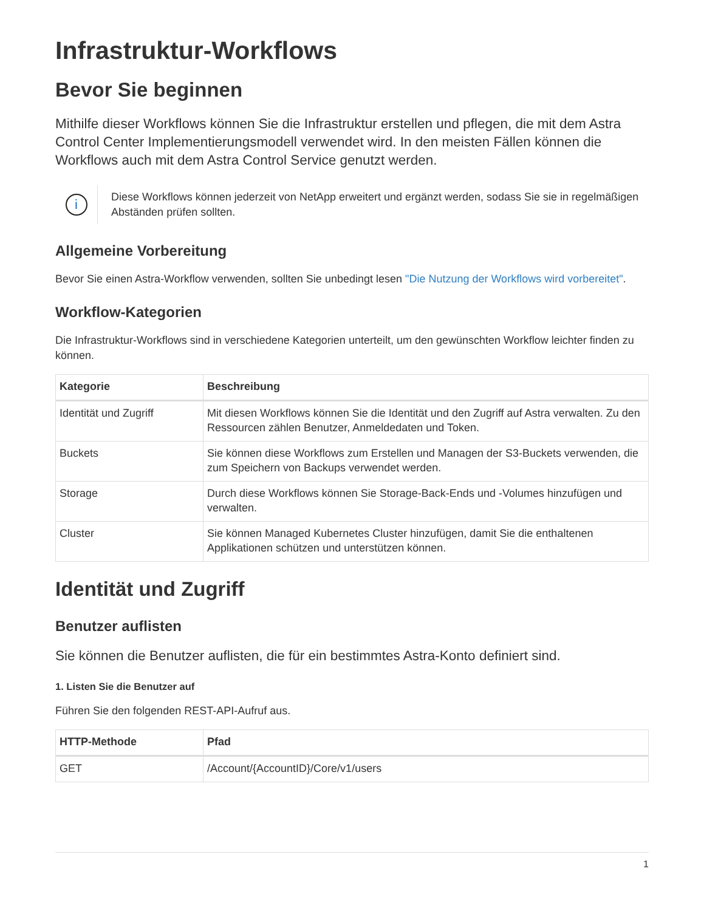Infrastruktur-Workflows
Bevor Sie beginnen
Mithilfe dieser Workflows können Sie die Infrastruktur erstellen und pflegen, die mit dem Astra Control Center Implementierungsmodell verwendet wird. In den meisten Fällen können die Workflows auch mit dem Astra Control Service genutzt werden.
i
Diese Workflows können jederzeit von NetApp erweitert und ergänzt werden, sodass Sie sie in regelmäßigen Abständen prüfen sollten.
Allgemeine Vorbereitung
Bevor Sie einen Astra-Workflow verwenden, sollten Sie unbedingt lesen "Die Nutzung der Workflows wird vorbereitet".
Workflow-Kategorien
Die Infrastruktur-Workflows sind in verschiedene Kategorien unterteilt, um den gewünschten Workflow leichter finden zu können.
| Kategorie | Beschreibung |
| --- | --- |
| Identität und Zugriff | Mit diesen Workflows können Sie die Identität und den Zugriff auf Astra verwalten. Zu den Ressourcen zählen Benutzer, Anmeldedaten und Token. |
| Buckets | Sie können diese Workflows zum Erstellen und Managen der S3-Buckets verwenden, die zum Speichern von Backups verwendet werden. |
| Storage | Durch diese Workflows können Sie Storage-Back-Ends und -Volumes hinzufügen und verwalten. |
| Cluster | Sie können Managed Kubernetes Cluster hinzufügen, damit Sie die enthaltenen Applikationen schützen und unterstützen können. |
Identität und Zugriff
Benutzer auflisten
Sie können die Benutzer auflisten, die für ein bestimmtes Astra-Konto definiert sind.
1. Listen Sie die Benutzer auf
Führen Sie den folgenden REST-API-Aufruf aus.
| HTTP-Methode | Pfad |
| --- | --- |
| GET | /Account/{AccountID}/Core/v1/users |
1